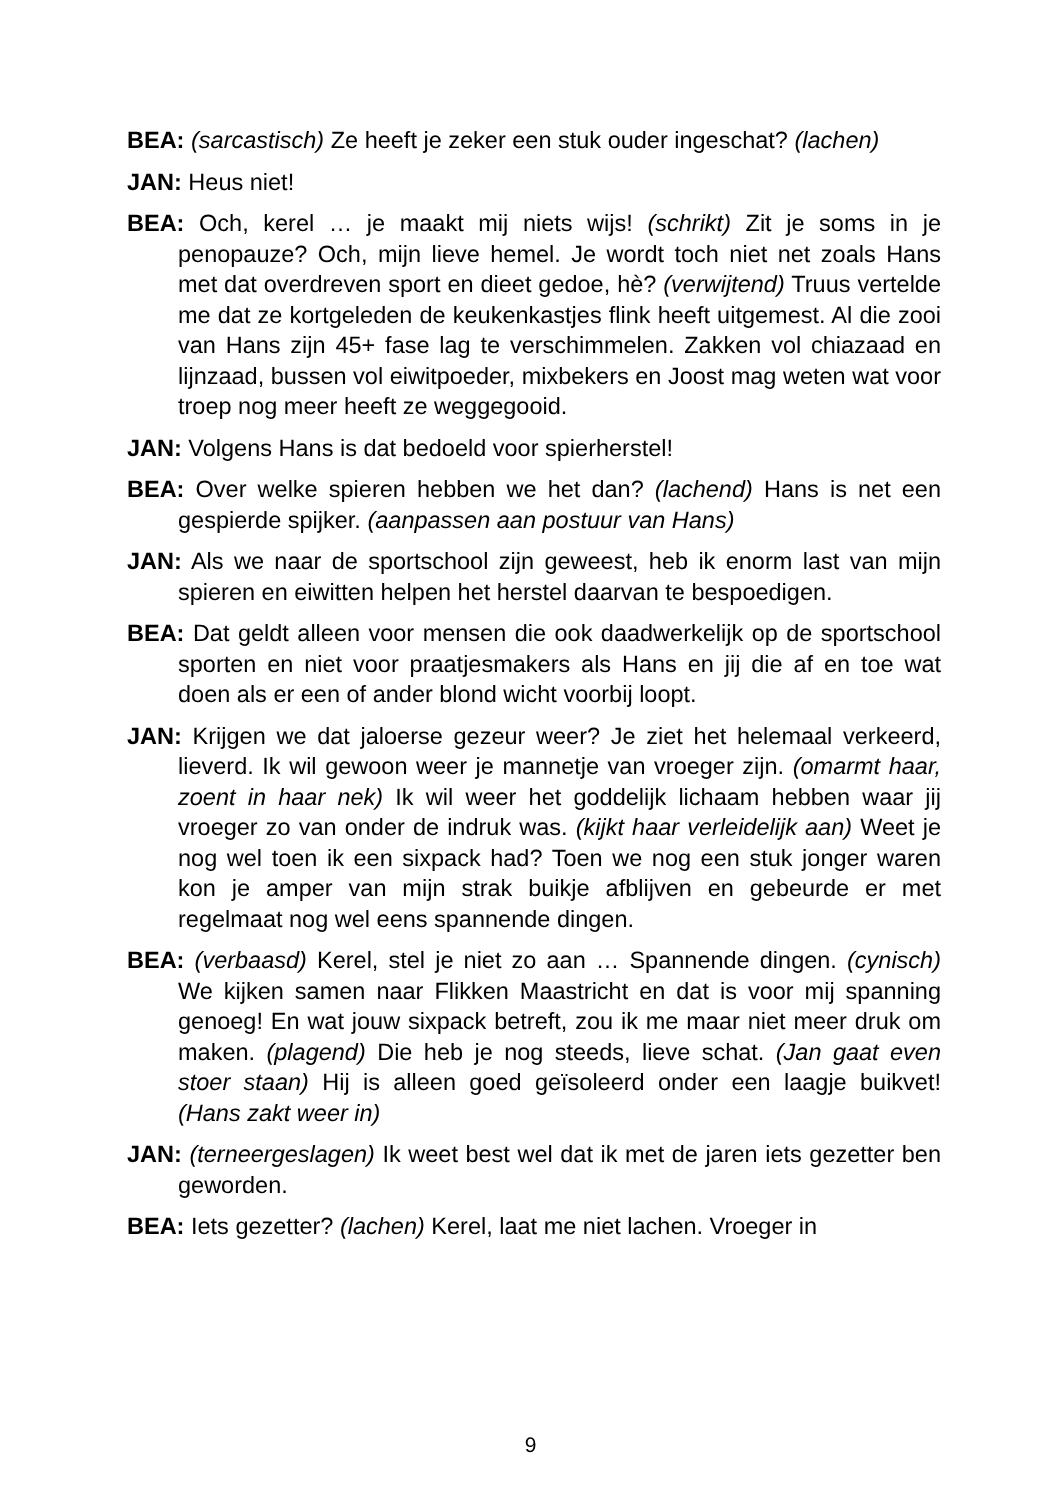BEA: (sarcastisch) Ze heeft je zeker een stuk ouder ingeschat? (lachen)
JAN: Heus niet!
BEA: Och, kerel … je maakt mij niets wijs! (schrikt) Zit je soms in je penopauze? Och, mijn lieve hemel. Je wordt toch niet net zoals Hans met dat overdreven sport en dieet gedoe, hè? (verwijtend) Truus vertelde me dat ze kortgeleden de keukenkastjes flink heeft uitgemest. Al die zooi van Hans zijn 45+ fase lag te verschimmelen. Zakken vol chiazaad en lijnzaad, bussen vol eiwitpoeder, mixbekers en Joost mag weten wat voor troep nog meer heeft ze weggegooid.
JAN: Volgens Hans is dat bedoeld voor spierherstel!
BEA: Over welke spieren hebben we het dan? (lachend) Hans is net een gespierde spijker. (aanpassen aan postuur van Hans)
JAN: Als we naar de sportschool zijn geweest, heb ik enorm last van mijn spieren en eiwitten helpen het herstel daarvan te bespoedigen.
BEA: Dat geldt alleen voor mensen die ook daadwerkelijk op de sportschool sporten en niet voor praatjesmakers als Hans en jij die af en toe wat doen als er een of ander blond wicht voorbij loopt.
JAN: Krijgen we dat jaloerse gezeur weer? Je ziet het helemaal verkeerd, lieverd. Ik wil gewoon weer je mannetje van vroeger zijn. (omarmt haar, zoent in haar nek) Ik wil weer het goddelijk lichaam hebben waar jij vroeger zo van onder de indruk was. (kijkt haar verleidelijk aan) Weet je nog wel toen ik een sixpack had? Toen we nog een stuk jonger waren kon je amper van mijn strak buikje afblijven en gebeurde er met regelmaat nog wel eens spannende dingen.
BEA: (verbaasd) Kerel, stel je niet zo aan … Spannende dingen. (cynisch) We kijken samen naar Flikken Maastricht en dat is voor mij spanning genoeg! En wat jouw sixpack betreft, zou ik me maar niet meer druk om maken. (plagend) Die heb je nog steeds, lieve schat. (Jan gaat even stoer staan) Hij is alleen goed geïsoleerd onder een laagje buikvet! (Hans zakt weer in)
JAN: (terneergeslagen) Ik weet best wel dat ik met de jaren iets gezetter ben geworden.
BEA: Iets gezetter? (lachen) Kerel, laat me niet lachen. Vroeger in
9